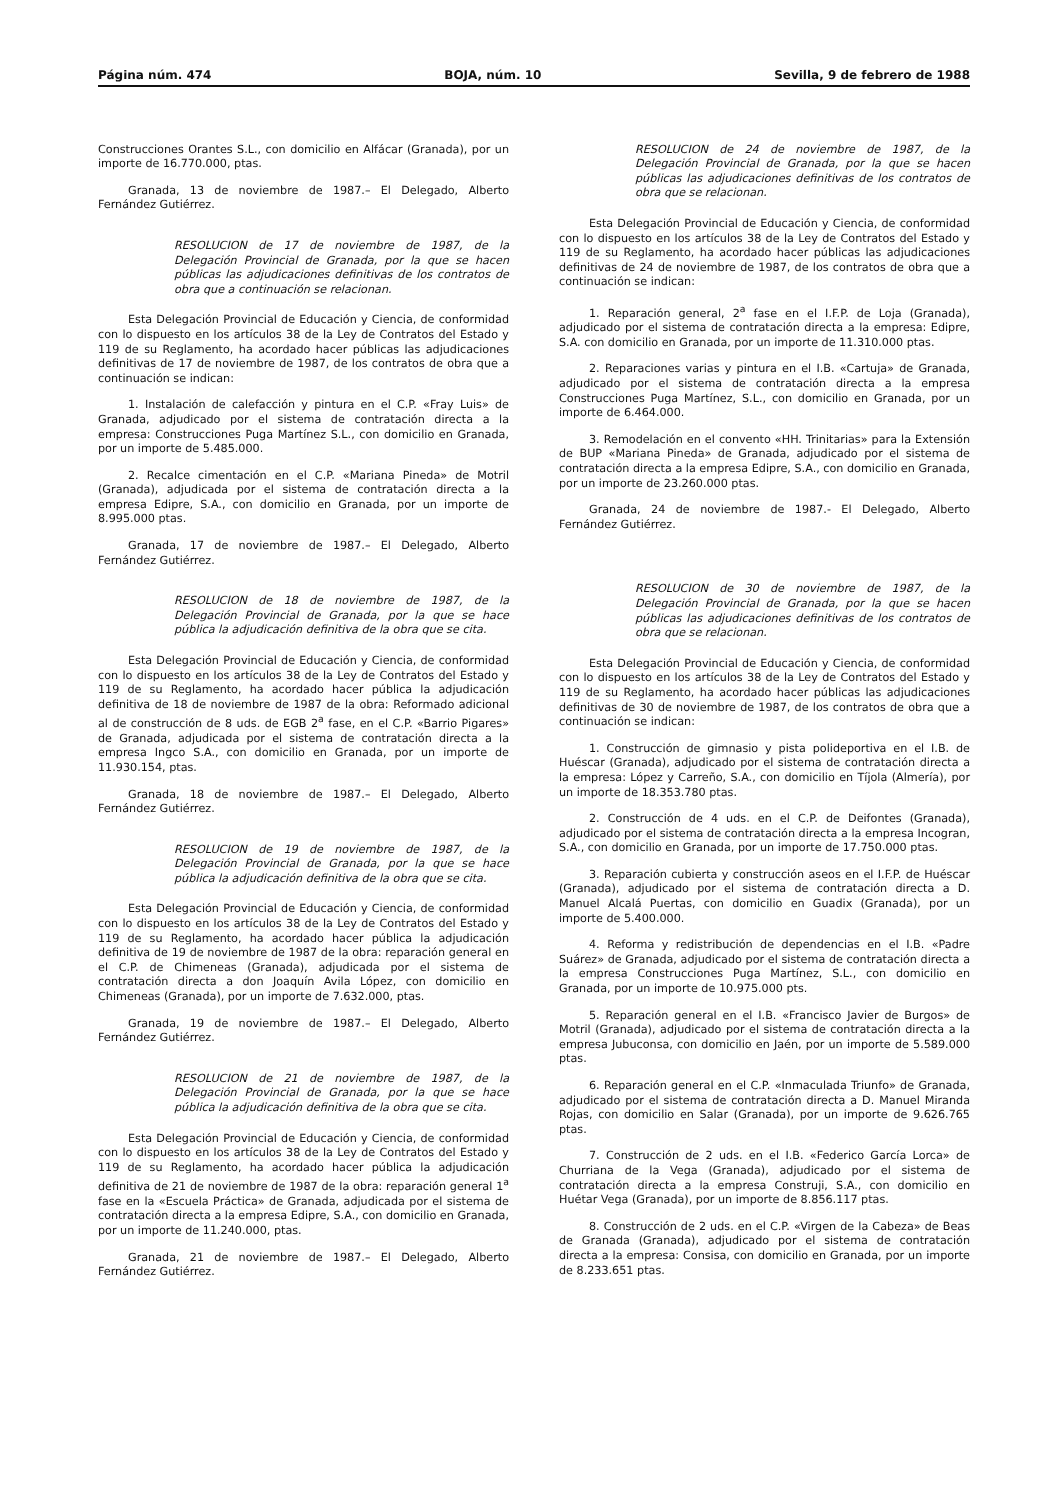Página núm. 474 BOJA, núm. 10 Sevilla, 9 de febrero de 1988
Construcciones Orantes S.L., con domicilio en Alfácar (Granada), por un importe de 16.770.000, ptas.
Granada, 13 de noviembre de 1987.– El Delegado, Alberto Fernández Gutiérrez.
RESOLUCION de 17 de noviembre de 1987, de la Delegación Provincial de Granada, por la que se hacen públicas las adjudicaciones definitivas de los contratos de obra que a continuación se relacionan.
Esta Delegación Provincial de Educación y Ciencia, de conformidad con lo dispuesto en los artículos 38 de la Ley de Contratos del Estado y 119 de su Reglamento, ha acordado hacer públicas las adjudicaciones definitivas de 17 de noviembre de 1987, de los contratos de obra que a continuación se indican:
1. Instalación de calefacción y pintura en el C.P. «Fray Luis» de Granada, adjudicado por el sistema de contratación directa a la empresa: Construcciones Puga Martínez S.L., con domicilio en Granada, por un importe de 5.485.000.
2. Recalce cimentación en el C.P. «Mariana Pineda» de Motril (Granada), adjudicada por el sistema de contratación directa a la empresa Edipre, S.A., con domicilio en Granada, por un importe de 8.995.000 ptas.
Granada, 17 de noviembre de 1987.– El Delegado, Alberto Fernández Gutiérrez.
RESOLUCION de 18 de noviembre de 1987, de la Delegación Provincial de Granada, por la que se hace pública la adjudicación definitiva de la obra que se cita.
Esta Delegación Provincial de Educación y Ciencia, de conformidad con lo dispuesto en los artículos 38 de la Ley de Contratos del Estado y 119 de su Reglamento, ha acordado hacer pública la adjudicación definitiva de 18 de noviembre de 1987 de la obra: Reformado adicional al de construcción de 8 uds. de EGB 2<sup>a</sup> fase, en el C.P. «Barrio Pigares» de Granada, adjudicada por el sistema de contratación directa a la empresa Ingco S.A., con domicilio en Granada, por un importe de 11.930.154, ptas.
Granada, 18 de noviembre de 1987.– El Delegado, Alberto Fernández Gutiérrez.
RESOLUCION de 19 de noviembre de 1987, de la Delegación Provincial de Granada, por la que se hace pública la adjudicación definitiva de la obra que se cita.
Esta Delegación Provincial de Educación y Ciencia, de conformidad con lo dispuesto en los artículos 38 de la Ley de Contratos del Estado y 119 de su Reglamento, ha acordado hacer pública la adjudicación definitiva de 19 de noviembre de 1987 de la obra: reparación general en el C.P. de Chimeneas (Granada), adjudicada por el sistema de contratación directa a don Joaquín Avila López, con domicilio en Chimeneas (Granada), por un importe de 7.632.000, ptas.
Granada, 19 de noviembre de 1987.– El Delegado, Alberto Fernández Gutiérrez.
RESOLUCION de 21 de noviembre de 1987, de la Delegación Provincial de Granada, por la que se hace pública la adjudicación definitiva de la obra que se cita.
Esta Delegación Provincial de Educación y Ciencia, de conformidad con lo dispuesto en los artículos 38 de la Ley de Contratos del Estado y 119 de su Reglamento, ha acordado hacer pública la adjudicación definitiva de 21 de noviembre de 1987 de la obra: reparación general 1<sup>a</sup> fase en la «Escuela Práctica» de Granada, adjudicada por el sistema de contratación directa a la empresa Edipre, S.A., con domicilio en Granada, por un importe de 11.240.000, ptas.
Granada, 21 de noviembre de 1987.– El Delegado, Alberto Fernández Gutiérrez.
RESOLUCION de 24 de noviembre de 1987, de la Delegación Provincial de Granada, por la que se hacen públicas las adjudicaciones definitivas de los contratos de obra que se relacionan.
Esta Delegación Provincial de Educación y Ciencia, de conformidad con lo dispuesto en los artículos 38 de la Ley de Contratos del Estado y 119 de su Reglamento, ha acordado hacer públicas las adjudicaciones definitivas de 24 de noviembre de 1987, de los contratos de obra que a continuación se indican:
1. Reparación general, 2<sup>a</sup> fase en el I.F.P. de Loja (Granada), adjudicado por el sistema de contratación directa a la empresa: Edipre, S.A. con domicilio en Granada, por un importe de 11.310.000 ptas.
2. Reparaciones varias y pintura en el I.B. «Cartuja» de Granada, adjudicado por el sistema de contratación directa a la empresa Construcciones Puga Martínez, S.L., con domicilio en Granada, por un importe de 6.464.000.
3. Remodelación en el convento «HH. Trinitarias» para la Extensión de BUP «Mariana Pineda» de Granada, adjudicado por el sistema de contratación directa a la empresa Edipre, S.A., con domicilio en Granada, por un importe de 23.260.000 ptas.
Granada, 24 de noviembre de 1987.- El Delegado, Alberto Fernández Gutiérrez.
RESOLUCION de 30 de noviembre de 1987, de la Delegación Provincial de Granada, por la que se hacen públicas las adjudicaciones definitivas de los contratos de obra que se relacionan.
Esta Delegación Provincial de Educación y Ciencia, de conformidad con lo dispuesto en los artículos 38 de la Ley de Contratos del Estado y 119 de su Reglamento, ha acordado hacer públicas las adjudicaciones definitivas de 30 de noviembre de 1987, de los contratos de obra que a continuación se indican:
1. Construcción de gimnasio y pista polideportiva en el I.B. de Huéscar (Granada), adjudicado por el sistema de contratación directa a la empresa: López y Carreño, S.A., con domicilio en Tíjola (Almería), por un importe de 18.353.780 ptas.
2. Construcción de 4 uds. en el C.P. de Deifontes (Granada), adjudicado por el sistema de contratación directa a la empresa Incogran, S.A., con domicilio en Granada, por un importe de 17.750.000 ptas.
3. Reparación cubierta y construcción aseos en el I.F.P. de Huéscar (Granada), adjudicado por el sistema de contratación directa a D. Manuel Alcalá Puertas, con domicilio en Guadix (Granada), por un importe de 5.400.000.
4. Reforma y redistribución de dependencias en el I.B. «Padre Suárez» de Granada, adjudicado por el sistema de contratación directa a la empresa Construcciones Puga Martínez, S.L., con domicilio en Granada, por un importe de 10.975.000 pts.
5. Reparación general en el I.B. «Francisco Javier de Burgos» de Motril (Granada), adjudicado por el sistema de contratación directa a la empresa Jubuconsa, con domicilio en Jaén, por un importe de 5.589.000 ptas.
6. Reparación general en el C.P. «Inmaculada Triunfo» de Granada, adjudicado por el sistema de contratación directa a D. Manuel Miranda Rojas, con domicilio en Salar (Granada), por un importe de 9.626.765 ptas.
7. Construcción de 2 uds. en el I.B. «Federico García Lorca» de Churriana de la Vega (Granada), adjudicado por el sistema de contratación directa a la empresa Construji, S.A., con domicilio en Huétar Vega (Granada), por un importe de 8.856.117 ptas.
8. Construcción de 2 uds. en el C.P. «Virgen de la Cabeza» de Beas de Granada (Granada), adjudicado por el sistema de contratación directa a la empresa: Consisa, con domicilio en Granada, por un importe de 8.233.651 ptas.